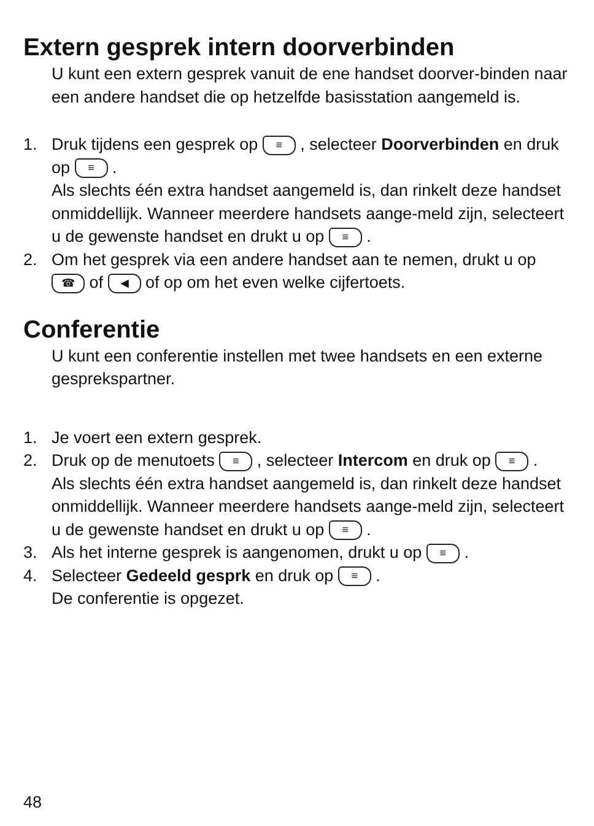Extern gesprek intern doorverbinden
U kunt een extern gesprek vanuit de ene handset doorver-binden naar een andere handset die op hetzelfde basisstation aangemeld is.
1. Druk tijdens een gesprek op ≡ , selecteer Doorverbinden en druk op ≡ .
Als slechts één extra handset aangemeld is, dan rinkelt deze handset onmiddellijk. Wanneer meerdere handsets aange-meld zijn, selecteert u de gewenste handset en drukt u op ≡ .
2. Om het gesprek via een andere handset aan te nemen, drukt u op ☎ of ◀ of op om het even welke cijfertoets.
Conferentie
U kunt een conferentie instellen met twee handsets en een externe gesprekspartner.
1. Je voert een extern gesprek.
2. Druk op de menutoets ≡ , selecteer Intercom en druk op ≡ .
Als slechts één extra handset aangemeld is, dan rinkelt deze handset onmiddellijk. Wanneer meerdere handsets aange-meld zijn, selecteert u de gewenste handset en drukt u op ≡ .
3. Als het interne gesprek is aangenomen, drukt u op ≡ .
4. Selecteer Gedeeld gesprk en druk op ≡ .
De conferentie is opgezet.
48